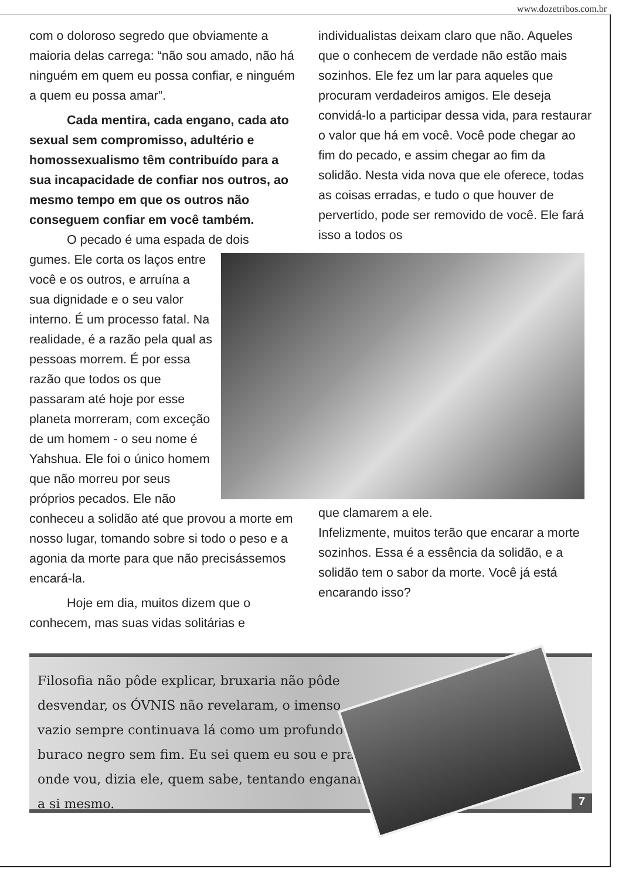www.dozetribos.com.br
com o doloroso segredo que obviamente a maioria delas carrega: “não sou amado, não há ninguém em quem eu possa confiar, e ninguém a quem eu possa amar”.
Cada mentira, cada engano, cada ato sexual sem compromisso, adultério e homossexualismo têm contribuído para a sua incapacidade de confiar nos outros, ao mesmo tempo em que os outros não conseguem confiar em você também.
O pecado é uma espada de dois
gumes. Ele corta os laços entre você e os outros, e arruína a sua dignidade e o seu valor interno. É um processo fatal. Na realidade, é a razão pela qual as pessoas morrem. É por essa razão que todos os que passaram até hoje por esse planeta morreram, com exceção de um homem - o seu nome é Yahshua. Ele foi o único homem que não morreu por seus próprios pecados. Ele não conheceu a solidão até que provou a morte em nosso lugar, tomando sobre si todo o peso e a agonia da morte para que não precisássemos encará-la.
Hoje em dia, muitos dizem que o conhecem, mas suas vidas solitárias e
individualistas deixam claro que não. Aqueles que o conhecem de verdade não estão mais sozinhos. Ele fez um lar para aqueles que procuram verdadeiros amigos. Ele deseja convidá-lo a participar dessa vida, para restaurar o valor que há em você. Você pode chegar ao fim do pecado, e assim chegar ao fim da solidão. Nesta vida nova que ele oferece, todas as coisas erradas, e tudo o que houver de pervertido, pode ser removido de você. Ele fará isso a todos os
que clamarem a ele.
Infelizmente, muitos terão que encarar a morte sozinhos. Essa é a essência da solidão, e a solidão tem o sabor da morte. Você já está encarando isso?
Filosofia não pôde explicar, bruxaria não pôde desvendar, os ÓVNIS não revelaram, o imenso vazio sempre continuava lá como um profundo buraco negro sem fim. Eu sei quem eu sou e pra onde vou, dizia ele, quem sabe, tentando enganar a si mesmo.
7